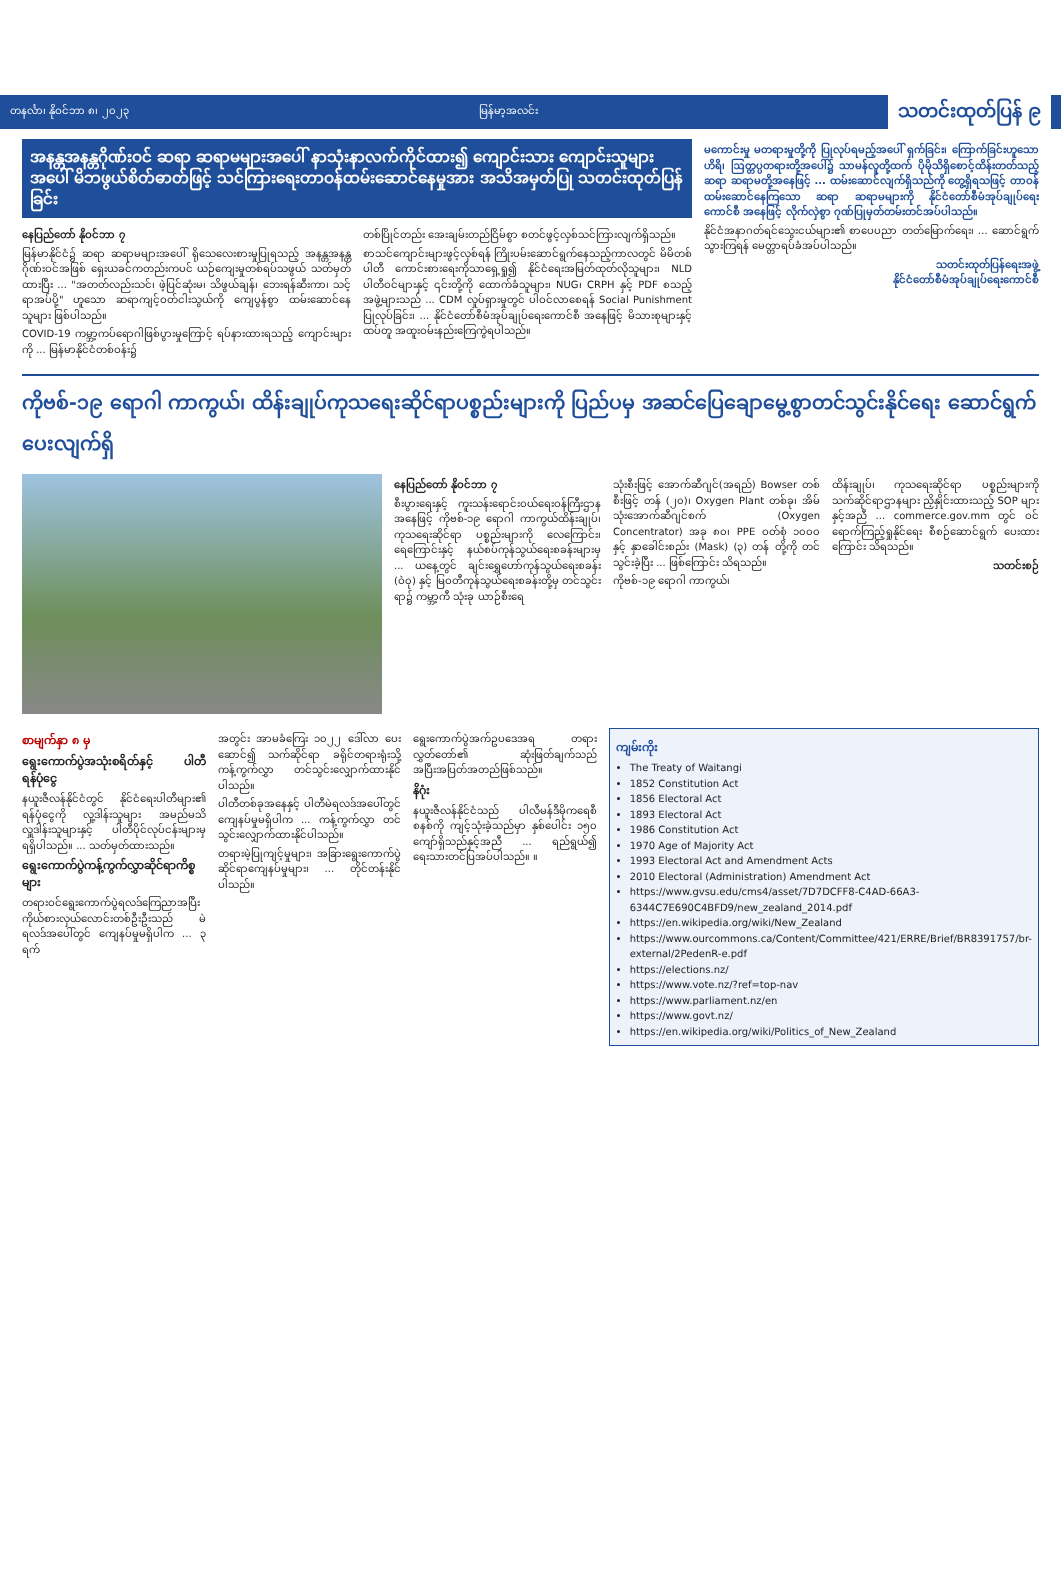တနင်္လာ၊ နိုဝင်ဘာ ၈၊ ၂၀၂၃ မြန်မာ့အလင်း သတင်းထုတ်ပြန် ၉
အနန္တအနန္တဂိုဏ်းဝင် ဆရာ ဆရာမများအပေါ် နာသုံးနာလက်ကိုင်ထား၍ ကျောင်းသား ကျောင်းသူများအပေါ် မိဘဖွယ်စိတ်ဓာတ်ဖြင့် သင်ကြားရေးတာဝန်ထမ်းဆောင်နေမှုအား အသိအမှတ်ပြု သတင်းထုတ်ပြန်ခြင်း
နေပြည်တော် နိုဝင်ဘာ ၇
မြန်မာနိုင်ငံ၌ ဆရာ ဆရာမများအပေါ် ရိုသေလေးစားမှုပြုရသည့် အနန္တအနန္တဂိုဏ်းဝင်အဖြစ် ရှေးယခင်ကတည်းကပင် ယဉ်ကျေးမှုတစ်ရပ်သဖွယ် သတ်မှတ်ထားပြီး ... "အတတ်လည်းသင်၊ ဖဲ့ပြင်ဆုံးမ၊ သိဖွယ်ချန်၊ ဘေးရန်ဆီးကာ၊ သင့်ရာအပ်ပို့" ဟူသော ဆရာကျင့်ဝတ်ငါးသွယ်ကို ကျေပွန်စွာ ထမ်းဆောင်နေသူများ ဖြစ်ပါသည်။
COVID-19 ကမ္ဘာ့ကပ်ရောဂါဖြစ်ပွားမှုကြောင့် ရပ်နားထားရသည့် ကျောင်းများကို ... မြန်မာနိုင်ငံတစ်ဝန်း၌
တစ်ပြိုင်တည်း အေးချမ်းတည်ငြိမ်စွာ စတင်ဖွင့်လှစ်သင်ကြားလျက်ရှိသည်။
စာသင်ကျောင်းများဖွင့်လှစ်ရန် ကြိုးပမ်းဆောင်ရွက်နေသည့်ကာလတွင် မိမိတစ်ပါတီ ကောင်းစားရေးကိုသာရှေ့ရှု၍ နိုင်ငံရေးအမြတ်ထုတ်လိုသူများ၊ NLD ပါတီဝင်များနှင့် ၎င်းတို့ကို ထောက်ခံသူများ၊ NUG၊ CRPH နှင့် PDF စသည့်အဖွဲ့များသည် ... CDM လှုပ်ရှားမှုတွင် ပါဝင်လာစေရန် Social Punishment ပြုလုပ်ခြင်း၊ ... နိုင်ငံတော်စီမံအုပ်ချုပ်ရေးကောင်စီ အနေဖြင့် မိသားစုများနှင့်ထပ်တူ အထူးဝမ်းနည်းကြေကွဲရပါသည်။
မကောင်းမှု မတရားမှုတို့ကို ပြုလုပ်ရမည့်အပေါ် ရှက်ခြင်း၊ ကြောက်ခြင်းဟူသော ဟိရိ၊ ဩတ္တပ္ပတရားတို့အပေါ်၌ သာမန်လူတို့ထက် ပိုမိုသိရှိစောင့်ထိန်းတတ်သည့် ဆရာ ဆရာမတို့အနေဖြင့် ... ထမ်းဆောင်လျက်ရှိသည်ကို တွေ့ရှိရသဖြင့် တာဝန်ထမ်းဆောင်နေကြသော ဆရာ ဆရာမများကို နိုင်ငံတော်စီမံအုပ်ချုပ်ရေးကောင်စီ အနေဖြင့် လိုက်လှဲစွာ ဂုဏ်ပြုမှတ်တမ်းတင်အပ်ပါသည်။
နိုင်ငံအနာဂတ်ရင်သွေးငယ်များ၏ စာပေပညာ တတ်မြောက်ရေး၊ ... ဆောင်ရွက်သွားကြရန် မေတ္တာရပ်ခံအပ်ပါသည်။
သတင်းထုတ်ပြန်ရေးအဖွဲ့
နိုင်ငံတော်စီမံအုပ်ချုပ်ရေးကောင်စီ
ကိုဗစ်-၁၉ ရောဂါ ကာကွယ်၊ ထိန်းချုပ်ကုသရေးဆိုင်ရာပစ္စည်းများကို ပြည်ပမှ အဆင်ပြေချောမွေ့စွာတင်သွင်းနိုင်ရေး ဆောင်ရွက်ပေးလျက်ရှိ
နေပြည်တော် နိုဝင်ဘာ ၇
စီးပွားရေးနှင့် ကူးသန်းရောင်းဝယ်ရေးဝန်ကြီးဌာန အနေဖြင့် ကိုဗစ်-၁၉ ရောဂါ ကာကွယ်ထိန်းချုပ်၊ ကုသရေးဆိုင်ရာ ပစ္စည်းများကို လေကြောင်း၊ ရေကြောင်းနှင့် နယ်စပ်ကုန်သွယ်ရေးစခန်းများမှ ... ယနေ့တွင် ချင်းရွှေဟော်ကုန်သွယ်ရေးစခန်း (ဝဲ၀ု) နှင့် မြဝတီကုန်သွယ်ရေးစခန်းတို့မှ တင်သွင်းရာ၌ ကမ္ဘာ့ကီ သုံးခု ယာဉ်စီးရေ
သုံးစီးဖြင့် အောက်ဆီဂျင်(အရည်) Bowser တစ်စီးဖြင့် တန် (၂၀)၊ Oxygen Plant တစ်ခု၊ အိမ်သုံးအောက်ဆီဂျင်စက် (Oxygen Concentrator) အခု ၈၀၊ PPE ဝတ်စုံ ၁၀၀၀ နှင့် နှာခေါင်းစည်း (Mask) (၃) တန် တို့ကို တင်သွင်းခဲ့ပြီး ... ဖြစ်ကြောင်း သိရသည်။
ကိုဗစ်-၁၉ ရောဂါ ကာကွယ်၊
ထိန်းချုပ်၊ ကုသရေးဆိုင်ရာ ပစ္စည်းများကို သက်ဆိုင်ရာဌာနများ ညှိနှိုင်းထားသည့် SOP များနှင့်အညီ ... commerce.gov.mm တွင် ဝင်ရောက်ကြည့်ရှုနိုင်ရေး စီစဉ်ဆောင်ရွက် ပေးထားကြောင်း သိရသည်။
သတင်းစဉ်
စာမျက်နှာ ၈ မှ
ရွေးကောက်ပွဲအသုံးစရိတ်နှင့် ပါတီရန်ပုံငွေ
နယူးဇီလန်နိုင်ငံတွင် နိုင်ငံရေးပါတီများ၏ ရန်ပုံငွေကို လူ့ဒါန်းသူများ အမည်မသိ လှူဒါန်းသူများနှင့် ပါတီပိုင်လုပ်ငန်းများမှ ရရှိပါသည်။ ... သတ်မှတ်ထားသည်။
ရွေးကောက်ပွဲကန့်ကွက်လွှာဆိုင်ရာကိစ္စများ
တရားဝင်ရွေးကောက်ပွဲရလဒ်ကြေညာအပြီး ကိုယ်စားလှယ်လောင်းတစ်ဦးဦးသည် မဲရလဒ်အပေါ်တွင် ကျေနပ်မှုမရှိပါက ... ၃ ရက်
အတွင်း အာမခံကြေး ၁၀၂၂ ဒေါ်လာ ပေးဆောင်၍ သက်ဆိုင်ရာ ခရိုင်တရားရုံးသို့ ကန့်ကွက်လွှာ တင်သွင်းလျှောက်ထားနိုင်ပါသည်။
ပါတီတစ်ခုအနေနှင့် ပါတီမဲရလဒ်အပေါ်တွင် ကျေနပ်မှုမရှိပါက ... ကန့်ကွက်လွှာ တင်သွင်းလျှောက်ထားနိုင်ပါသည်။
တရားမဲ့ပြုကျင့်မှုများ၊ အခြားရွေးကောက်ပွဲဆိုင်ရာကျေနပ်မှုများ၊ ... တိုင်တန်းနိုင်ပါသည်။
ရွေးကောက်ပွဲအက်ဥပဒေအရ တရားလွှတ်တော်၏ ဆုံးဖြတ်ချက်သည် အပြီးအပြတ်အတည်ဖြစ်သည်။
နိဂုံး
နယူးဇီလန်နိုင်ငံသည် ပါလီမန်ဒီမိုကရေစီ စနစ်ကို ကျင့်သုံးခဲ့သည်မှာ နှစ်ပေါင်း ၁၅၀ ကျော်ရှိသည်နှင့်အညီ ... ရည်ရွယ်၍ ရေးသားတင်ပြအပ်ပါသည်။ ။
ကျမ်းကိုး
The Treaty of Waitangi
1852 Constitution Act
1856 Electoral Act
1893 Electoral Act
1986 Constitution Act
1970 Age of Majority Act
1993 Electoral Act and Amendment Acts
2010 Electoral (Administration) Amendment Act
https://www.gvsu.edu/cms4/asset/7D7DCFF8-C4AD-66A3-6344C7E690C4BFD9/new_zealand_2014.pdf
https://en.wikipedia.org/wiki/New_Zealand
https://www.ourcommons.ca/Content/Committee/421/ERRE/Brief/BR8391757/br-external/2PedenR-e.pdf
https://elections.nz/
https://www.vote.nz/?ref=top-nav
https://www.parliament.nz/en
https://www.govt.nz/
https://en.wikipedia.org/wiki/Politics_of_New_Zealand